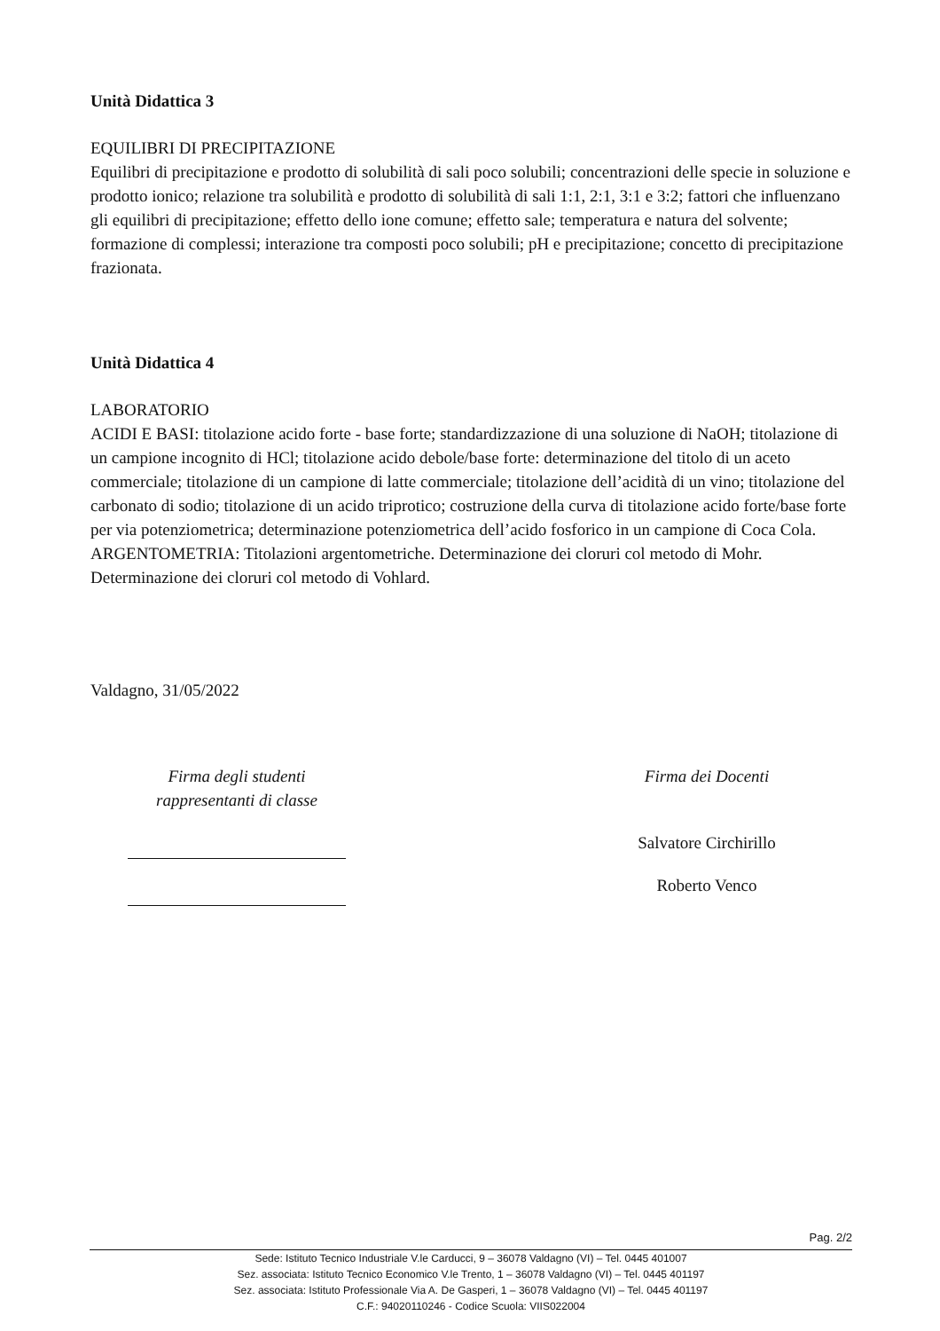Unità Didattica 3
EQUILIBRI DI PRECIPITAZIONE
Equilibri di precipitazione e prodotto di solubilità di sali poco solubili; concentrazioni delle specie in soluzione e prodotto ionico; relazione tra solubilità e prodotto di solubilità di sali 1:1, 2:1, 3:1 e 3:2; fattori che influenzano gli equilibri di precipitazione; effetto dello ione comune; effetto sale; temperatura e natura del solvente; formazione di complessi; interazione tra composti poco solubili; pH e precipitazione; concetto di precipitazione frazionata.
Unità Didattica 4
LABORATORIO
ACIDI E BASI: titolazione acido forte - base forte; standardizzazione di una soluzione di NaOH; titolazione di un campione incognito di HCl; titolazione acido debole/base forte: determinazione del titolo di un aceto commerciale; titolazione di un campione di latte commerciale; titolazione dell’acidità di un vino; titolazione del carbonato di sodio; titolazione di un acido triprotico; costruzione della curva di titolazione acido forte/base forte per via potenziometrica; determinazione potenziometrica dell’acido fosforico in un campione di Coca Cola.
ARGENTOMETRIA: Titolazioni argentometriche. Determinazione dei cloruri col metodo di Mohr. Determinazione dei cloruri col metodo di Vohlard.
Valdagno, 31/05/2022
Firma degli studenti
rappresentanti di classe
Firma dei Docenti
Salvatore Circhirillo
Roberto Venco
Pag. 2/2
Sede: Istituto Tecnico Industriale V.le Carducci, 9 – 36078 Valdagno (VI) – Tel. 0445 401007
Sez. associata: Istituto Tecnico Economico V.le Trento, 1 – 36078 Valdagno (VI) – Tel. 0445 401197
Sez. associata: Istituto Professionale Via A. De Gasperi, 1 – 36078 Valdagno (VI) – Tel. 0445 401197
C.F.: 94020110246 - Codice Scuola: VIIS022004